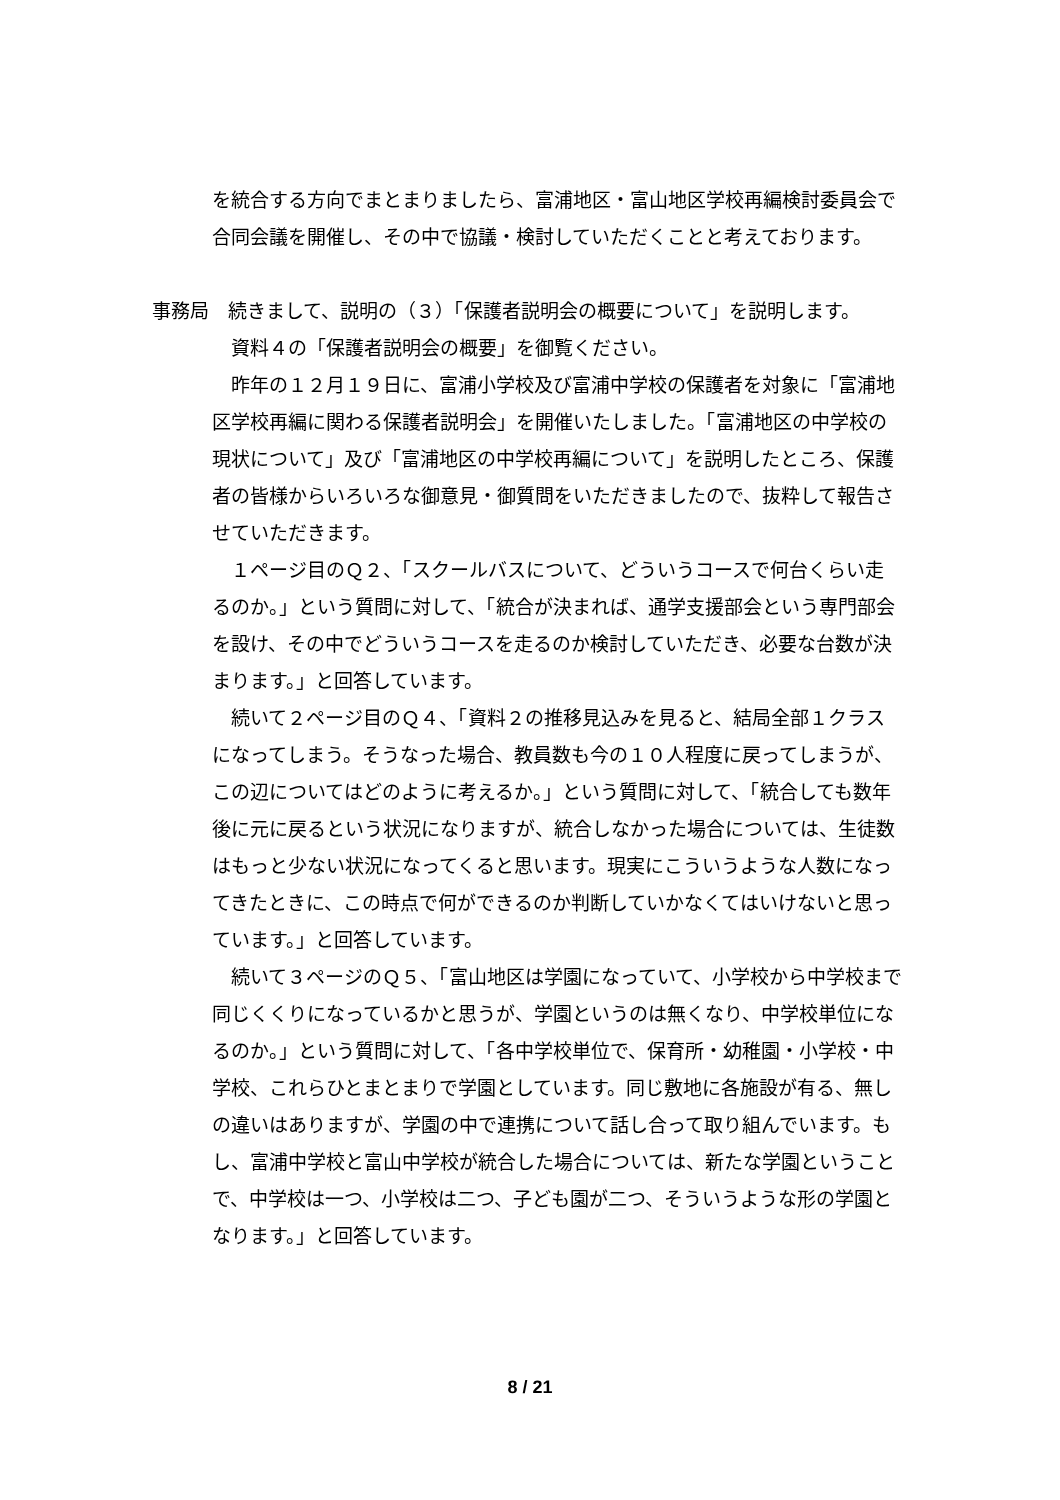を統合する方向でまとまりましたら、富浦地区・富山地区学校再編検討委員会で合同会議を開催し、その中で協議・検討していただくことと考えております。
事務局　続きまして、説明の（３）「保護者説明会の概要について」を説明します。
資料４の「保護者説明会の概要」を御覧ください。
昨年の１２月１９日に、富浦小学校及び富浦中学校の保護者を対象に「富浦地区学校再編に関わる保護者説明会」を開催いたしました。「富浦地区の中学校の現状について」及び「富浦地区の中学校再編について」を説明したところ、保護者の皆様からいろいろな御意見・御質問をいただきましたので、抜粋して報告させていただきます。
１ページ目のＱ２、「スクールバスについて、どういうコースで何台くらい走るのか。」という質問に対して、「統合が決まれば、通学支援部会という専門部会を設け、その中でどういうコースを走るのか検討していただき、必要な台数が決まります。」と回答しています。
続いて２ページ目のＱ４、「資料２の推移見込みを見ると、結局全部１クラスになってしまう。そうなった場合、教員数も今の１０人程度に戻ってしまうが、この辺についてはどのように考えるか。」という質問に対して、「統合しても数年後に元に戻るという状況になりますが、統合しなかった場合については、生徒数はもっと少ない状況になってくると思います。現実にこういうような人数になってきたときに、この時点で何ができるのか判断していかなくてはいけないと思っています。」と回答しています。
続いて３ページのＱ５、「富山地区は学園になっていて、小学校から中学校まで同じくくりになっているかと思うが、学園というのは無くなり、中学校単位になるのか。」という質問に対して、「各中学校単位で、保育所・幼稚園・小学校・中学校、これらひとまとまりで学園としています。同じ敷地に各施設が有る、無しの違いはありますが、学園の中で連携について話し合って取り組んでいます。もし、富浦中学校と富山中学校が統合した場合については、新たな学園ということで、中学校は一つ、小学校は二つ、子ども園が二つ、そういうような形の学園となります。」と回答しています。
8 / 21